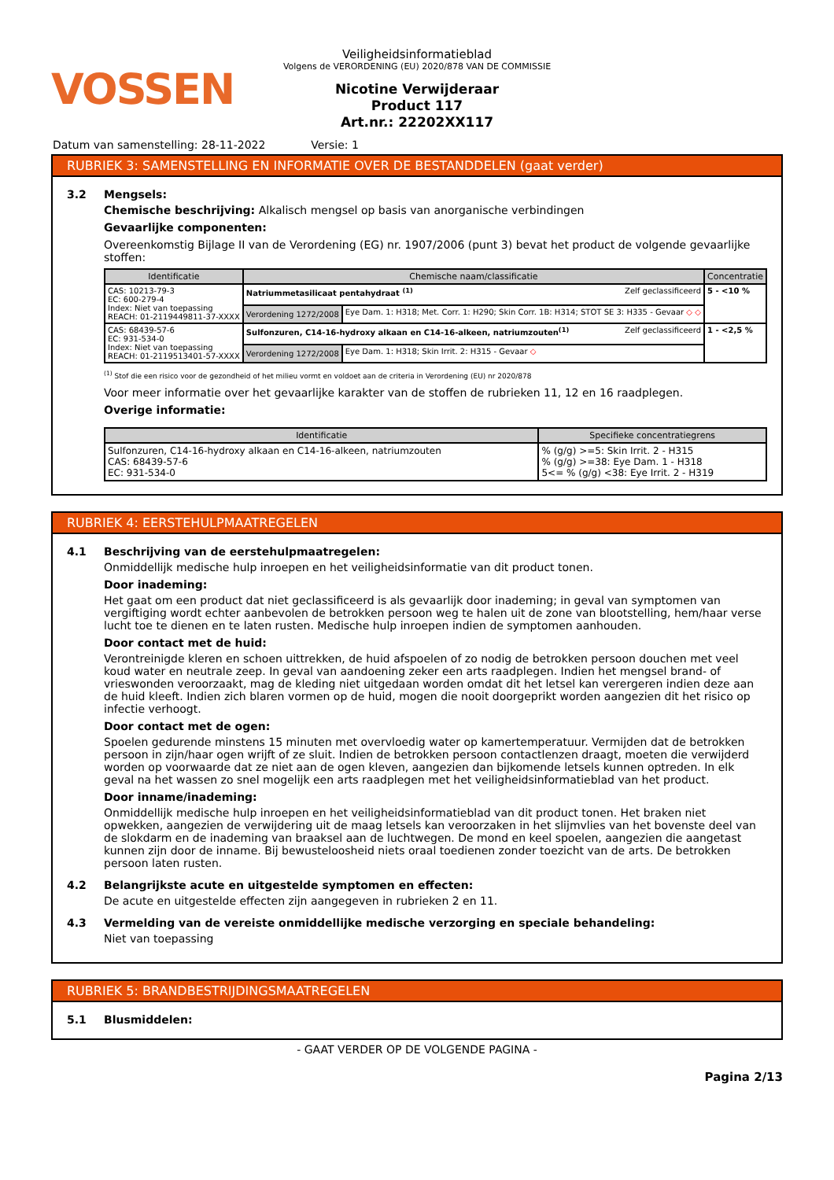VOSSEN
Veiligheidsinformatieblad
Volgens de VERORDENING (EU) 2020/878 VAN DE COMMISSIE
Nicotine Verwijderaar
Product 117
Art.nr.: 22202XX117
Datum van samenstelling: 28-11-2022 Versie: 1
RUBRIEK 3: SAMENSTELLING EN INFORMATIE OVER DE BESTANDDELEN (gaat verder)
3.2 Mengsels:
Chemische beschrijving: Alkalisch mengsel op basis van anorganische verbindingen
Gevaarlijke componenten:
Overeenkomstig Bijlage II van de Verordening (EG) nr. 1907/2006 (punt 3) bevat het product de volgende gevaarlijke stoffen:
| Identificatie | Chemische naam/classificatie | | Concentratie |
| --- | --- | --- | --- |
| CAS: 10213-79-3 EC: 600-279-4 Index: Niet van toepassing REACH: 01-2119449811-37-XXXX | Natriummetasilicaat pentahydraat <sup>(1)</sup> Zelf geclassificeerd | | 5 - <10 % |
| | Verordening 1272/2008 | Eye Dam. 1: H318; Met. Corr. 1: H290; Skin Corr. 1B: H314; STOT SE 3: H335 - Gevaar ◇ ◇ | |
| CAS: 68439-57-6 EC: 931-534-0 Index: Niet van toepassing REACH: 01-2119513401-57-XXXX | Sulfonzuren, C14-16-hydroxy alkaan en C14-16-alkeen, natriumzouten<sup>(1)</sup> Zelf geclassificeerd | | 1 - <2,5 % |
| | Verordening 1272/2008 | Eye Dam. 1: H318; Skin Irrit. 2: H315 - Gevaar ◇ | |
<sup>(1)</sup> Stof die een risico voor de gezondheid of het milieu vormt en voldoet aan de criteria in Verordening (EU) nr 2020/878
Voor meer informatie over het gevaarlijke karakter van de stoffen de rubrieken 11, 12 en 16 raadplegen.
Overige informatie:
| Identificatie | Specifieke concentratiegrens |
| --- | --- |
| Sulfonzuren, C14-16-hydroxy alkaan en C14-16-alkeen, natriumzouten CAS: 68439-57-6 EC: 931-534-0 | % (g/g) >=5: Skin Irrit. 2 - H315 % (g/g) >=38: Eye Dam. 1 - H318 5<= % (g/g) <38: Eye Irrit. 2 - H319 |
RUBRIEK 4: EERSTEHULPMAATREGELEN
4.1 Beschrijving van de eerstehulpmaatregelen:
Onmiddellijk medische hulp inroepen en het veiligheidsinformatie van dit product tonen.
Door inademing:
Het gaat om een product dat niet geclassificeerd is als gevaarlijk door inademing; in geval van symptomen van vergiftiging wordt echter aanbevolen de betrokken persoon weg te halen uit de zone van blootstelling, hem/haar verse lucht toe te dienen en te laten rusten. Medische hulp inroepen indien de symptomen aanhouden.
Door contact met de huid:
Verontreinigde kleren en schoen uittrekken, de huid afspoelen of zo nodig de betrokken persoon douchen met veel koud water en neutrale zeep. In geval van aandoening zeker een arts raadplegen. Indien het mengsel brand- of vrieswonden veroorzaakt, mag de kleding niet uitgedaan worden omdat dit het letsel kan verergeren indien deze aan de huid kleeft. Indien zich blaren vormen op de huid, mogen die nooit doorgeprikt worden aangezien dit het risico op infectie verhoogt.
Door contact met de ogen:
Spoelen gedurende minstens 15 minuten met overvloedig water op kamertemperatuur. Vermijden dat de betrokken persoon in zijn/haar ogen wrijft of ze sluit. Indien de betrokken persoon contactlenzen draagt, moeten die verwijderd worden op voorwaarde dat ze niet aan de ogen kleven, aangezien dan bijkomende letsels kunnen optreden. In elk geval na het wassen zo snel mogelijk een arts raadplegen met het veiligheidsinformatieblad van het product.
Door inname/inademing:
Onmiddellijk medische hulp inroepen en het veiligheidsinformatieblad van dit product tonen. Het braken niet opwekken, aangezien de verwijdering uit de maag letsels kan veroorzaken in het slijmvlies van het bovenste deel van de slokdarm en de inademing van braaksel aan de luchtwegen. De mond en keel spoelen, aangezien die aangetast kunnen zijn door de inname. Bij bewusteloosheid niets oraal toedienen zonder toezicht van de arts. De betrokken persoon laten rusten.
4.2 Belangrijkste acute en uitgestelde symptomen en effecten:
De acute en uitgestelde effecten zijn aangegeven in rubrieken 2 en 11.
4.3 Vermelding van de vereiste onmiddellijke medische verzorging en speciale behandeling:
Niet van toepassing
RUBRIEK 5: BRANDBESTRIJDINGSMAATREGELEN
5.1 Blusmiddelen:
- GAAT VERDER OP DE VOLGENDE PAGINA -
Pagina 2/13